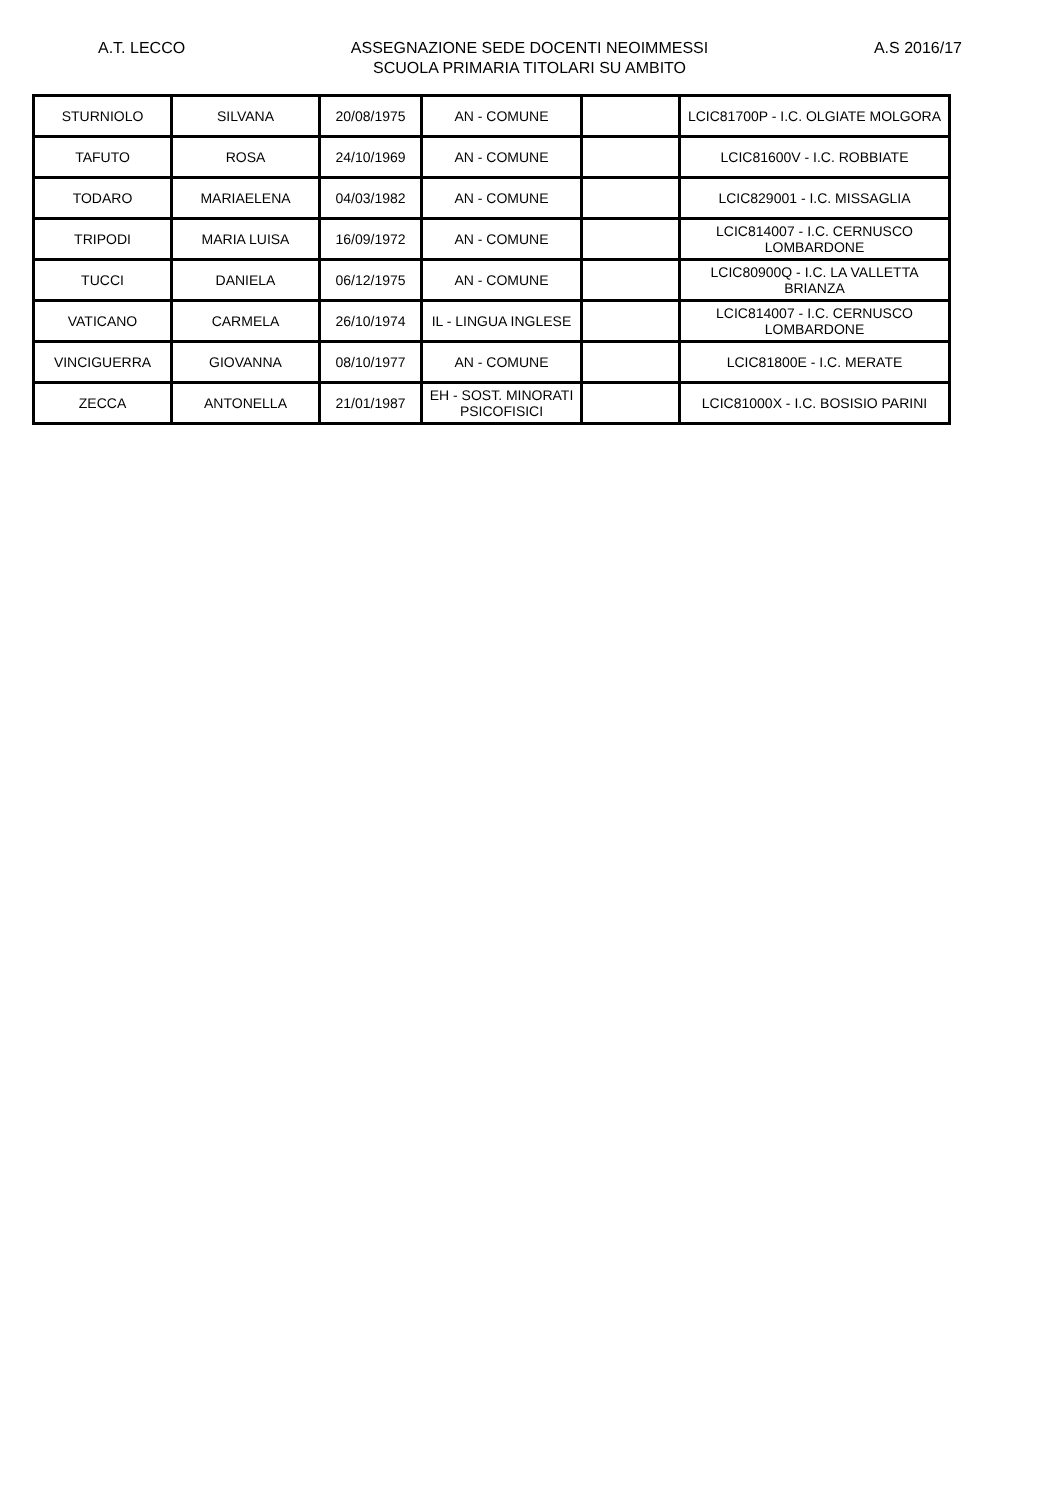A.T. LECCO ASSEGNAZIONE SEDE DOCENTI NEOIMMESSI
SCUOLA PRIMARIA TITOLARI SU AMBITO
A.S 2016/17
| STURNIOLO | SILVANA | 20/08/1975 | AN - COMUNE | | LCIC81700P - I.C. OLGIATE MOLGORA |
| TAFUTO | ROSA | 24/10/1969 | AN - COMUNE | | LCIC81600V - I.C. ROBBIATE |
| TODARO | MARIAELENA | 04/03/1982 | AN - COMUNE | | LCIC829001 - I.C. MISSAGLIA |
| TRIPODI | MARIA LUISA | 16/09/1972 | AN - COMUNE | | LCIC814007 - I.C. CERNUSCO LOMBARDONE |
| TUCCI | DANIELA | 06/12/1975 | AN - COMUNE | | LCIC80900Q - I.C. LA VALLETTA BRIANZA |
| VATICANO | CARMELA | 26/10/1974 | IL - LINGUA INGLESE | | LCIC814007 - I.C. CERNUSCO LOMBARDONE |
| VINCIGUERRA | GIOVANNA | 08/10/1977 | AN - COMUNE | | LCIC81800E - I.C. MERATE |
| ZECCA | ANTONELLA | 21/01/1987 | EH - SOST. MINORATI PSICOFISICI | | LCIC81000X - I.C. BOSISIO PARINI |